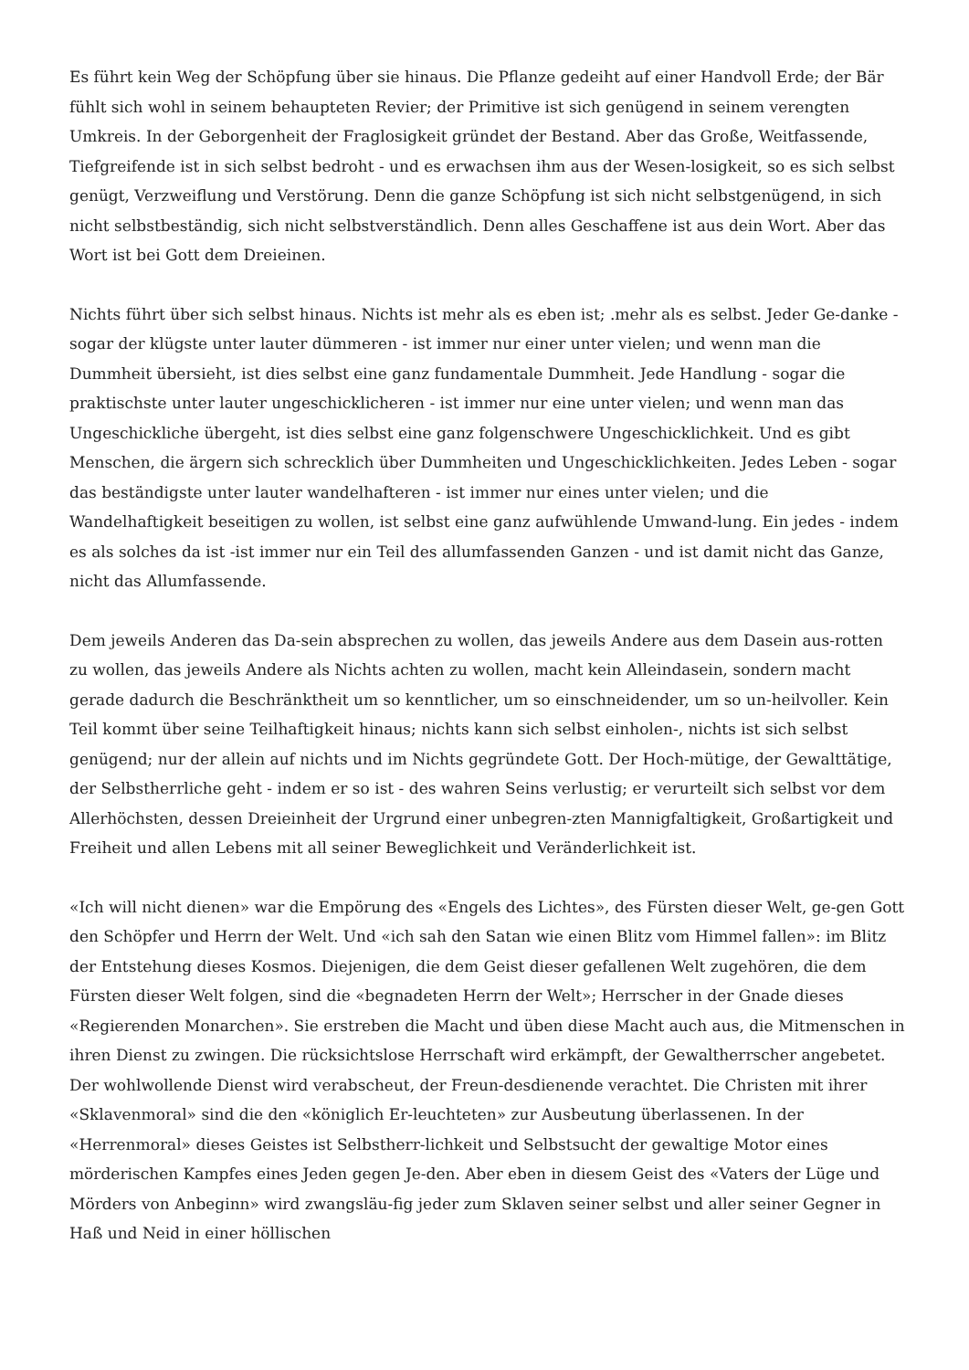Es führt kein Weg der Schöpfung über sie hinaus. Die Pflanze gedeiht auf einer Handvoll Erde; der Bär fühlt sich wohl in seinem behaupteten Revier; der Primitive ist sich genügend in seinem verengten Umkreis. In der Geborgenheit der Fraglosigkeit gründet der Bestand. Aber das Große, Weitfassende, Tiefgreifende ist in sich selbst bedroht - und es erwachsen ihm aus der Wesen-losigkeit, so es sich selbst genügt, Verzweiflung und Verstörung. Denn die ganze Schöpfung ist sich nicht selbstgenügend, in sich nicht selbstbeständig, sich nicht selbstverständlich. Denn alles Geschaffene ist aus dein Wort. Aber das Wort ist bei Gott dem Dreieinen.
Nichts führt über sich selbst hinaus. Nichts ist mehr als es eben ist; .mehr als es selbst. Jeder Ge-danke - sogar der klügste unter lauter dümmeren - ist immer nur einer unter vielen; und wenn man die Dummheit übersieht, ist dies selbst eine ganz fundamentale Dummheit. Jede Handlung - sogar die praktischste unter lauter ungeschicklicheren - ist immer nur eine unter vielen; und wenn man das Ungeschickliche übergeht, ist dies selbst eine ganz folgenschwere Ungeschicklichkeit. Und es gibt Menschen, die ärgern sich schrecklich über Dummheiten und Ungeschicklichkeiten. Jedes Leben - sogar das beständigste unter lauter wandelhafteren - ist immer nur eines unter vielen; und die Wandelhaftigkeit beseitigen zu wollen, ist selbst eine ganz aufwühlende Umwand-lung. Ein jedes - indem es als solches da ist -ist immer nur ein Teil des allumfassenden Ganzen - und ist damit nicht das Ganze, nicht das Allumfassende.
Dem jeweils Anderen das Da-sein absprechen zu wollen, das jeweils Andere aus dem Dasein aus-rotten zu wollen, das jeweils Andere als Nichts achten zu wollen, macht kein Alleindasein, sondern macht gerade dadurch die Beschränktheit um so kenntlicher, um so einschneidender, um so un-heilvoller. Kein Teil kommt über seine Teilhaftigkeit hinaus; nichts kann sich selbst einholen-, nichts ist sich selbst genügend; nur der allein auf nichts und im Nichts gegründete Gott. Der Hoch-mütige, der Gewalttätige, der Selbstherrliche geht - indem er so ist - des wahren Seins verlustig; er verurteilt sich selbst vor dem Allerhöchsten, dessen Dreieinheit der Urgrund einer unbegren-zten Mannigfaltigkeit, Großartigkeit und Freiheit und allen Lebens mit all seiner Beweglichkeit und Veränderlichkeit ist.
«Ich will nicht dienen» war die Empörung des «Engels des Lichtes», des Fürsten dieser Welt, ge-gen Gott den Schöpfer und Herrn der Welt. Und «ich sah den Satan wie einen Blitz vom Himmel fallen»: im Blitz der Entstehung dieses Kosmos. Diejenigen, die dem Geist dieser gefallenen Welt zugehören, die dem Fürsten dieser Welt folgen, sind die «begnadeten Herrn der Welt»; Herrscher in der Gnade dieses «Regierenden Monarchen». Sie erstreben die Macht und üben diese Macht auch aus, die Mitmenschen in ihren Dienst zu zwingen. Die rücksichtslose Herrschaft wird erkämpft, der Gewaltherrscher angebetet. Der wohlwollende Dienst wird verabscheut, der Freun-desdienende verachtet. Die Christen mit ihrer «Sklavenmoral» sind die den «königlich Er-leuchteten» zur Ausbeutung überlassenen. In der «Herrenmoral» dieses Geistes ist Selbstherr-lichkeit und Selbstsucht der gewaltige Motor eines mörderischen Kampfes eines Jeden gegen Je-den. Aber eben in diesem Geist des «Vaters der Lüge und Mörders von Anbeginn» wird zwangsläu-fig jeder zum Sklaven seiner selbst und aller seiner Gegner in Haß und Neid in einer höllischen